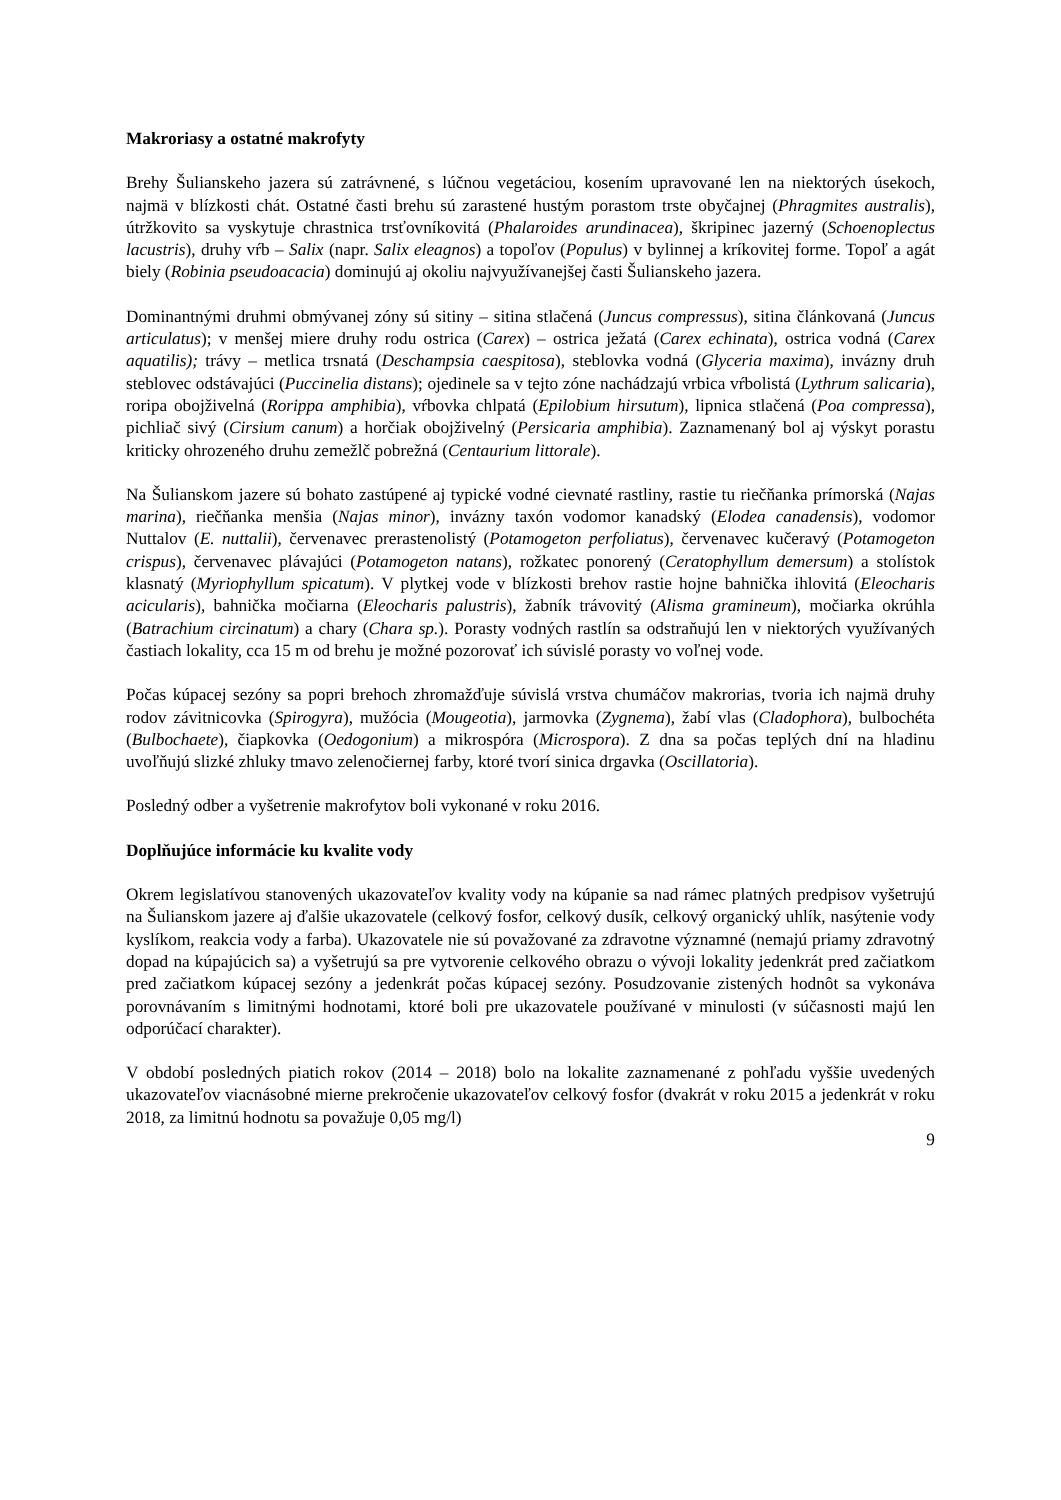Makroriasy a ostatné makrofyty
Brehy Šulianskeho jazera sú zatrávnené, s lúčnou vegetáciou, kosením upravované len na niektorých úsekoch, najmä v blízkosti chát. Ostatné časti brehu sú zarastené hustým porastom trste obyčajnej (Phragmites australis), útržkovito sa vyskytuje chrastnica trsťovníkovitá (Phalaroides arundinacea), škripinec jazerný (Schoenoplectus lacustris), druhy vŕb – Salix (napr. Salix eleagnos) a topoľov (Populus) v bylinnej a kríkovitej forme. Topoľ a agát biely (Robinia pseudoacacia) dominujú aj okoliu najvyužívanejšej časti Šulianskeho jazera.
Dominantnými druhmi obmývanej zóny sú sitiny – sitina stlačená (Juncus compressus), sitina článkovaná (Juncus articulatus); v menšej miere druhy rodu ostrica (Carex) – ostrica ježatá (Carex echinata), ostrica vodná (Carex aquatilis); trávy – metlica trsnatá (Deschampsia caespitosa), steblovka vodná (Glyceria maxima), invázny druh steblovec odstávajúci (Puccinelia distans); ojedinele sa v tejto zóne nachádzajú vrbica vŕbolistá (Lythrum salicaria), roripa obojživelná (Rorippa amphibia), vŕbovka chlpatá (Epilobium hirsutum), lipnica stlačená (Poa compressa), pichliač sivý (Cirsium canum) a horčiak obojživelný (Persicaria amphibia). Zaznamenaný bol aj výskyt porastu kriticky ohrozeného druhu zemežlč pobrežná (Centaurium littorale).
Na Šulianskom jazere sú bohato zastúpené aj typické vodné cievnaté rastliny, rastie tu riečňanka prímorská (Najas marina), riečňanka menšia (Najas minor), invázny taxón vodomor kanadský (Elodea canadensis), vodomor Nuttalov (E. nuttalii), červenavec prerastenolistý (Potamogeton perfoliatus), červenavec kučeravý (Potamogeton crispus), červenavec plávajúci (Potamogeton natans), rožkatec ponorený (Ceratophyllum demersum) a stolístok klasnatý (Myriophyllum spicatum). V plytkej vode v blízkosti brehov rastie hojne bahnička ihlovitá (Eleocharis acicularis), bahnička močiarna (Eleocharis palustris), žabník trávovitý (Alisma gramineum), močiarka okrúhla (Batrachium circinatum) a chary (Chara sp.). Porasty vodných rastlín sa odstraňujú len v niektorých využívaných častiach lokality, cca 15 m od brehu je možné pozorovať ich súvislé porasty vo voľnej vode.
Počas kúpacej sezóny sa popri brehoch zhromažďuje súvislá vrstva chumáčov makrorias, tvoria ich najmä druhy rodov závitnicovka (Spirogyra), mužócia (Mougeotia), jarmovka (Zygnema), žabí vlas (Cladophora), bulbochéta (Bulbochaete), čiapkovka (Oedogonium) a mikrospóra (Microspora). Z dna sa počas teplých dní na hladinu uvoľňujú slizké zhluky tmavo zelenočiernej farby, ktoré tvorí sinica drgavka (Oscillatoria).
Posledný odber a vyšetrenie makrofytov boli vykonané v roku 2016.
Doplňujúce informácie ku kvalite vody
Okrem legislatívou stanovených ukazovateľov kvality vody na kúpanie sa nad rámec platných predpisov vyšetrujú na Šulianskom jazere aj ďalšie ukazovatele (celkový fosfor, celkový dusík, celkový organický uhlík, nasýtenie vody kyslíkom, reakcia vody a farba). Ukazovatele nie sú považované za zdravotne významné (nemajú priamy zdravotný dopad na kúpajúcich sa) a vyšetrujú sa pre vytvorenie celkového obrazu o vývoji lokality jedenkrát pred začiatkom pred začiatkom kúpacej sezóny a jedenkrát počas kúpacej sezóny. Posudzovanie zistených hodnôt sa vykonáva porovnávaním s limitnými hodnotami, ktoré boli pre ukazovatele používané v minulosti (v súčasnosti majú len odporúčací charakter).
V období posledných piatich rokov (2014 – 2018) bolo na lokalite zaznamenané z pohľadu vyššie uvedených ukazovateľov viacnásobné mierne prekročenie ukazovateľov celkový fosfor (dvakrát v roku 2015 a jedenkrát v roku 2018, za limitnú hodnotu sa považuje 0,05 mg/l)
9